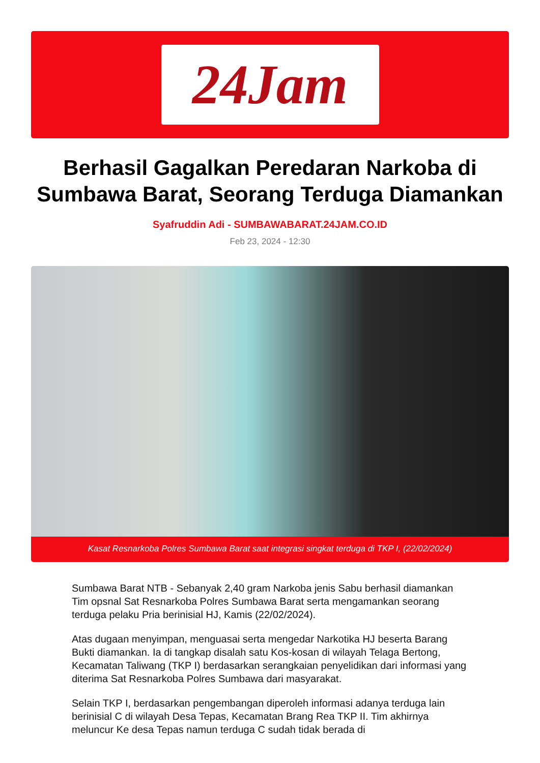24Jam
Berhasil Gagalkan Peredaran Narkoba di Sumbawa Barat, Seorang Terduga Diamankan
Syafruddin Adi - SUMBAWABARAT.24JAM.CO.ID
Feb 23, 2024 - 12:30
Kasat Resnarkoba Polres Sumbawa Barat saat integrasi singkat terduga di TKP I, (22/02/2024)
Sumbawa Barat NTB - Sebanyak 2,40 gram Narkoba jenis Sabu berhasil diamankan Tim opsnal Sat Resnarkoba Polres Sumbawa Barat serta mengamankan seorang terduga pelaku Pria berinisial HJ, Kamis (22/02/2024).
Atas dugaan menyimpan, menguasai serta mengedar Narkotika HJ beserta Barang Bukti diamankan. Ia di tangkap disalah satu Kos-kosan di wilayah Telaga Bertong, Kecamatan Taliwang (TKP I) berdasarkan serangkaian penyelidikan dari informasi yang diterima Sat Resnarkoba Polres Sumbawa dari masyarakat.
Selain TKP I, berdasarkan pengembangan diperoleh informasi adanya terduga lain berinisial C di wilayah Desa Tepas, Kecamatan Brang Rea TKP II. Tim akhirnya meluncur Ke desa Tepas namun terduga C sudah tidak berada di